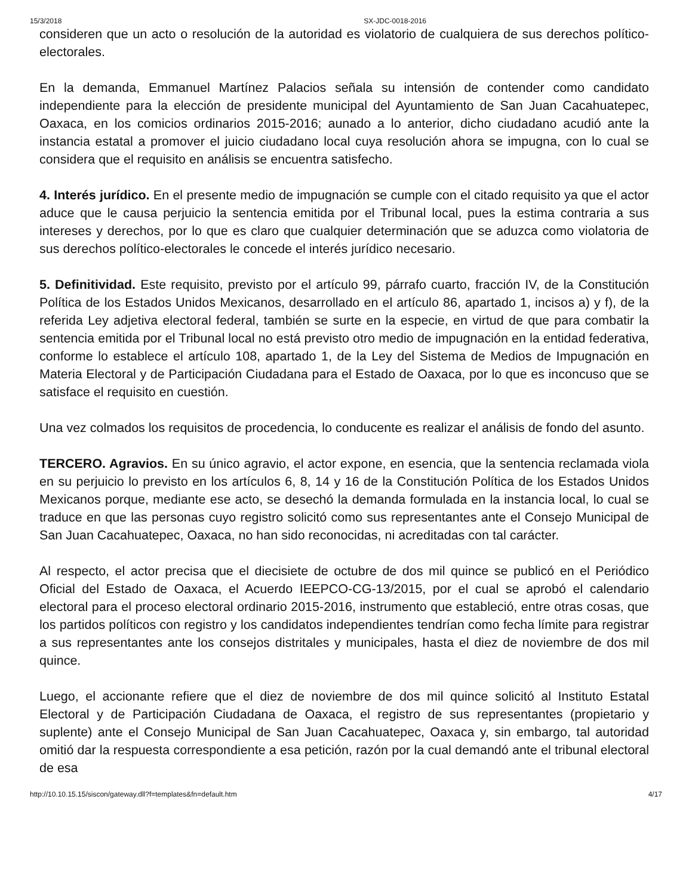15/3/2018 SX-JDC-0018-2016
consideren que un acto o resolución de la autoridad es violatorio de cualquiera de sus derechos político-electorales.
En la demanda, Emmanuel Martínez Palacios señala su intensión de contender como candidato independiente para la elección de presidente municipal del Ayuntamiento de San Juan Cacahuatepec, Oaxaca, en los comicios ordinarios 2015-2016; aunado a lo anterior, dicho ciudadano acudió ante la instancia estatal a promover el juicio ciudadano local cuya resolución ahora se impugna, con lo cual se considera que el requisito en análisis se encuentra satisfecho.
4. Interés jurídico. En el presente medio de impugnación se cumple con el citado requisito ya que el actor aduce que le causa perjuicio la sentencia emitida por el Tribunal local, pues la estima contraria a sus intereses y derechos, por lo que es claro que cualquier determinación que se aduzca como violatoria de sus derechos político-electorales le concede el interés jurídico necesario.
5. Definitividad. Este requisito, previsto por el artículo 99, párrafo cuarto, fracción IV, de la Constitución Política de los Estados Unidos Mexicanos, desarrollado en el artículo 86, apartado 1, incisos a) y f), de la referida Ley adjetiva electoral federal, también se surte en la especie, en virtud de que para combatir la sentencia emitida por el Tribunal local no está previsto otro medio de impugnación en la entidad federativa, conforme lo establece el artículo 108, apartado 1, de la Ley del Sistema de Medios de Impugnación en Materia Electoral y de Participación Ciudadana para el Estado de Oaxaca, por lo que es inconcuso que se satisface el requisito en cuestión.
Una vez colmados los requisitos de procedencia, lo conducente es realizar el análisis de fondo del asunto.
TERCERO. Agravios. En su único agravio, el actor expone, en esencia, que la sentencia reclamada viola en su perjuicio lo previsto en los artículos 6, 8, 14 y 16 de la Constitución Política de los Estados Unidos Mexicanos porque, mediante ese acto, se desechó la demanda formulada en la instancia local, lo cual se traduce en que las personas cuyo registro solicitó como sus representantes ante el Consejo Municipal de San Juan Cacahuatepec, Oaxaca, no han sido reconocidas, ni acreditadas con tal carácter.
Al respecto, el actor precisa que el diecisiete de octubre de dos mil quince se publicó en el Periódico Oficial del Estado de Oaxaca, el Acuerdo IEEPCO-CG-13/2015, por el cual se aprobó el calendario electoral para el proceso electoral ordinario 2015-2016, instrumento que estableció, entre otras cosas, que los partidos políticos con registro y los candidatos independientes tendrían como fecha límite para registrar a sus representantes ante los consejos distritales y municipales, hasta el diez de noviembre de dos mil quince.
Luego, el accionante refiere que el diez de noviembre de dos mil quince solicitó al Instituto Estatal Electoral y de Participación Ciudadana de Oaxaca, el registro de sus representantes (propietario y suplente) ante el Consejo Municipal de San Juan Cacahuatepec, Oaxaca y, sin embargo, tal autoridad omitió dar la respuesta correspondiente a esa petición, razón por la cual demandó ante el tribunal electoral de esa
http://10.10.15.15/siscon/gateway.dll?f=templates&fn=default.htm 4/17